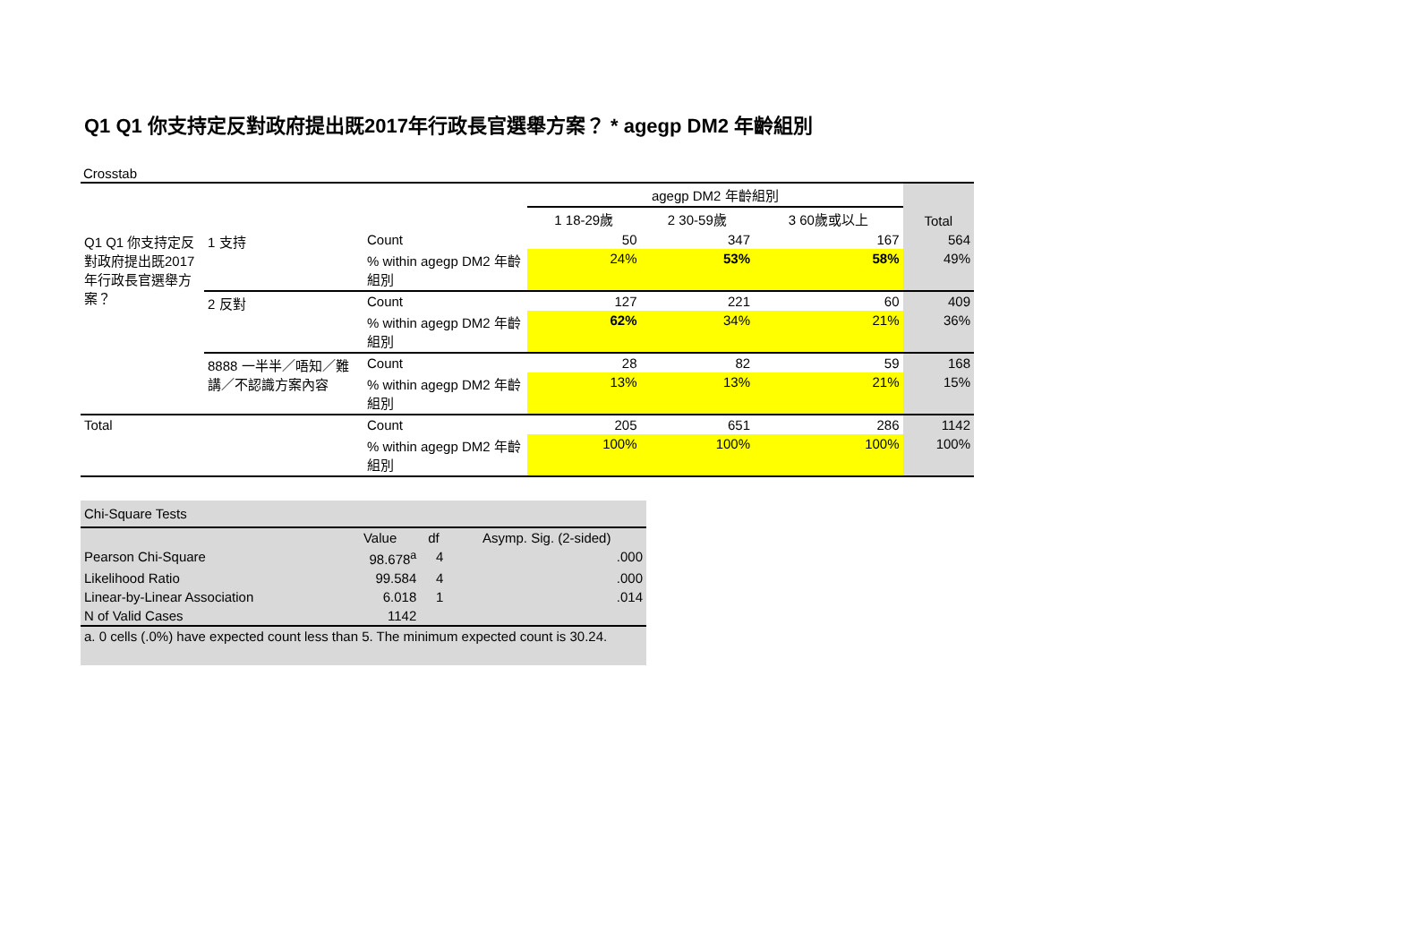Q1 Q1 你支持定反對政府提出既2017年行政長官選舉方案？ * agegp DM2 年齡組別
Crosstab
| | | | agegp DM2 年齡組別 | | | Total |
| --- | --- | --- | --- | --- | --- | --- |
| | | | 1 18-29歲 | 2 30-59歲 | 3 60歲或以上 | |
| Q1 Q1 你支持定反對政府提出既2017年行政長官選舉方案？ | 1 支持 | Count | 50 | 347 | 167 | 564 |
| | | % within agegp DM2 年齡組別 | 24% | 53% | 58% | 49% |
| | 2 反對 | Count | 127 | 221 | 60 | 409 |
| | | % within agegp DM2 年齡組別 | 62% | 34% | 21% | 36% |
| | 8888 一半半／唔知／難講／不認識方案內容 | Count | 28 | 82 | 59 | 168 |
| | | % within agegp DM2 年齡組別 | 13% | 13% | 21% | 15% |
| Total | | Count | 205 | 651 | 286 | 1142 |
| | | % within agegp DM2 年齡組別 | 100% | 100% | 100% | 100% |
| Chi-Square Tests | | | |
| | Value | df | Asymp. Sig. (2-sided) |
| Pearson Chi-Square | 98.678<sup>a</sup> | 4 | .000 |
| Likelihood Ratio | 99.584 | 4 | .000 |
| Linear-by-Linear Association | 6.018 | 1 | .014 |
| N of Valid Cases | 1142 | | |
| a. 0 cells (.0%) have expected count less than 5. The minimum expected count is 30.24. | | | |